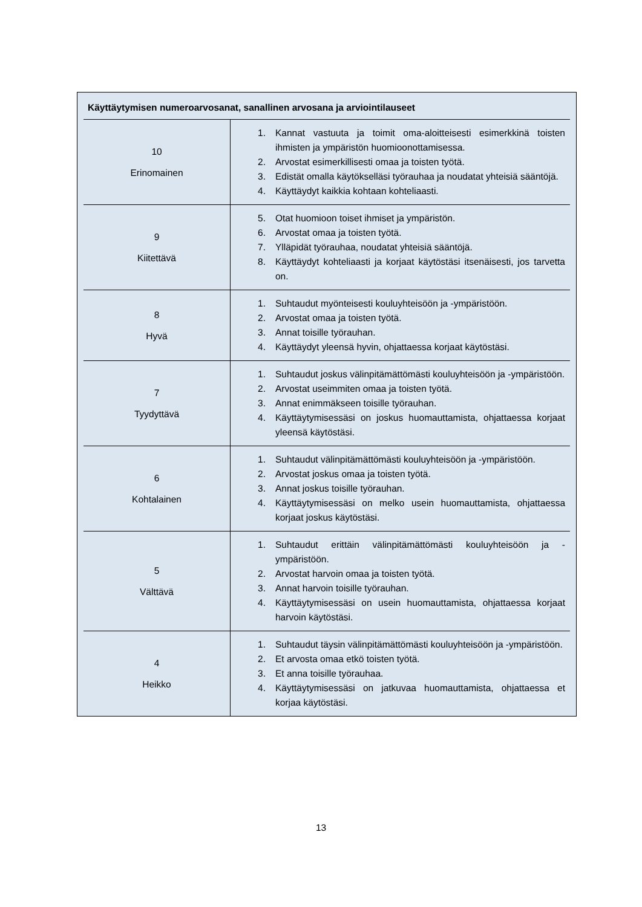Käyttäytymisen numeroarvosanat, sanallinen arvosana ja arviointilauseet
| 10 Erinomainen | 1. Kannat vastuuta ja toimit oma-aloitteisesti esimerkkinä toisten ihmisten ja ympäristön huomioonottamisessa. 2. Arvostat esimerkillisesti omaa ja toisten työtä. 3. Edistät omalla käytökselläsi työrauhaa ja noudatat yhteisiä sääntöjä. 4. Käyttäydyt kaikkia kohtaan kohteliaasti. |
| 9 Kiitettävä | 5. Otat huomioon toiset ihmiset ja ympäristön. 6. Arvostat omaa ja toisten työtä. 7. Ylläpidät työrauhaa, noudatat yhteisiä sääntöjä. 8. Käyttäydyt kohteliaasti ja korjaat käytöstäsi itsenäisesti, jos tarvetta on. |
| 8 Hyvä | 1. Suhtaudut myönteisesti kouluyhteisöön ja -ympäristöön. 2. Arvostat omaa ja toisten työtä. 3. Annat toisille työrauhan. 4. Käyttäydyt yleensä hyvin, ohjattaessa korjaat käytöstäsi. |
| 7 Tyydyttävä | 1. Suhtaudut joskus välinpitämättömästi kouluyhteisöön ja -ympäristöön. 2. Arvostat useimmiten omaa ja toisten työtä. 3. Annat enimmäkseen toisille työrauhan. 4. Käyttäytymisessäsi on joskus huomauttamista, ohjattaessa korjaat yleensä käytöstäsi. |
| 6 Kohtalainen | 1. Suhtaudut välinpitämättömästi kouluyhteisöön ja -ympäristöön. 2. Arvostat joskus omaa ja toisten työtä. 3. Annat joskus toisille työrauhan. 4. Käyttäytymisessäsi on melko usein huomauttamista, ohjattaessa korjaat joskus käytöstäsi. |
| 5 Välttävä | 1. Suhtaudut erittäin välinpitämättömästi kouluyhteisöön ja -ympäristöön. 2. Arvostat harvoin omaa ja toisten työtä. 3. Annat harvoin toisille työrauhan. 4. Käyttäytymisessäsi on usein huomauttamista, ohjattaessa korjaat harvoin käytöstäsi. |
| 4 Heikko | 1. Suhtaudut täysin välinpitämättömästi kouluyhteisöön ja -ympäristöön. 2. Et arvosta omaa etkö toisten työtä. 3. Et anna toisille työrauhaa. 4. Käyttäytymisessäsi on jatkuvaa huomauttamista, ohjattaessa et korjaa käytöstäsi. |
13